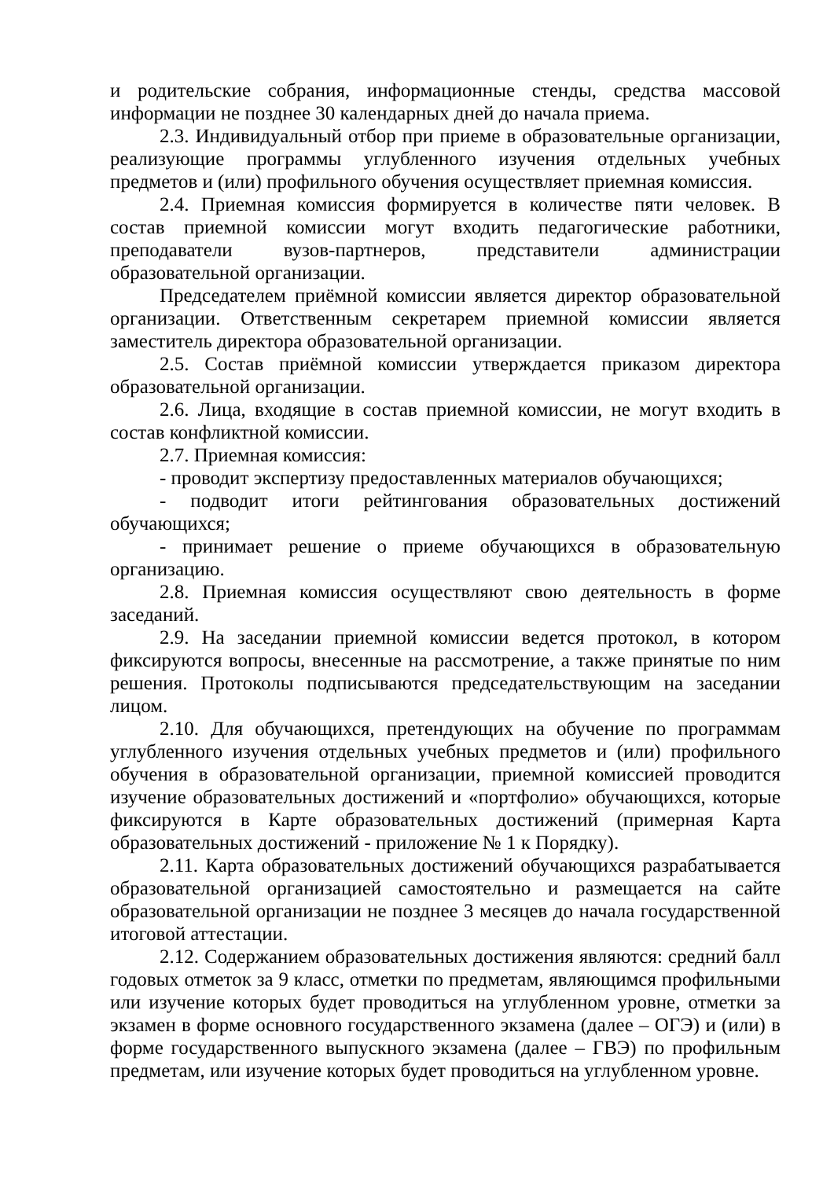и родительские собрания, информационные стенды, средства массовой информации не позднее 30 календарных дней до начала приема.
2.3. Индивидуальный отбор при приеме в образовательные организации, реализующие программы углубленного изучения отдельных учебных предметов и (или) профильного обучения осуществляет приемная комиссия.
2.4. Приемная комиссия формируется в количестве пяти человек. В состав приемной комиссии могут входить педагогические работники, преподаватели вузов-партнеров, представители администрации образовательной организации.
Председателем приёмной комиссии является директор образовательной организации. Ответственным секретарем приемной комиссии является заместитель директора образовательной организации.
2.5. Состав приёмной комиссии утверждается приказом директора образовательной организации.
2.6. Лица, входящие в состав приемной комиссии, не могут входить в состав конфликтной комиссии.
2.7. Приемная комиссия:
- проводит экспертизу предоставленных материалов обучающихся;
- подводит итоги рейтингования образовательных достижений обучающихся;
- принимает решение о приеме обучающихся в образовательную организацию.
2.8. Приемная комиссия осуществляют свою деятельность в форме заседаний.
2.9. На заседании приемной комиссии ведется протокол, в котором фиксируются вопросы, внесенные на рассмотрение, а также принятые по ним решения. Протоколы подписываются председательствующим на заседании лицом.
2.10. Для обучающихся, претендующих на обучение по программам углубленного изучения отдельных учебных предметов и (или) профильного обучения в образовательной организации, приемной комиссией проводится изучение образовательных достижений и «портфолио» обучающихся, которые фиксируются в Карте образовательных достижений (примерная Карта образовательных достижений - приложение № 1 к Порядку).
2.11. Карта образовательных достижений обучающихся разрабатывается образовательной организацией самостоятельно и размещается на сайте образовательной организации не позднее 3 месяцев до начала государственной итоговой аттестации.
2.12. Содержанием образовательных достижения являются: средний балл годовых отметок за 9 класс, отметки по предметам, являющимся профильными или изучение которых будет проводиться на углубленном уровне, отметки за экзамен в форме основного государственного экзамена (далее – ОГЭ) и (или) в форме государственного выпускного экзамена (далее – ГВЭ) по профильным предметам, или изучение которых будет проводиться на углубленном уровне.